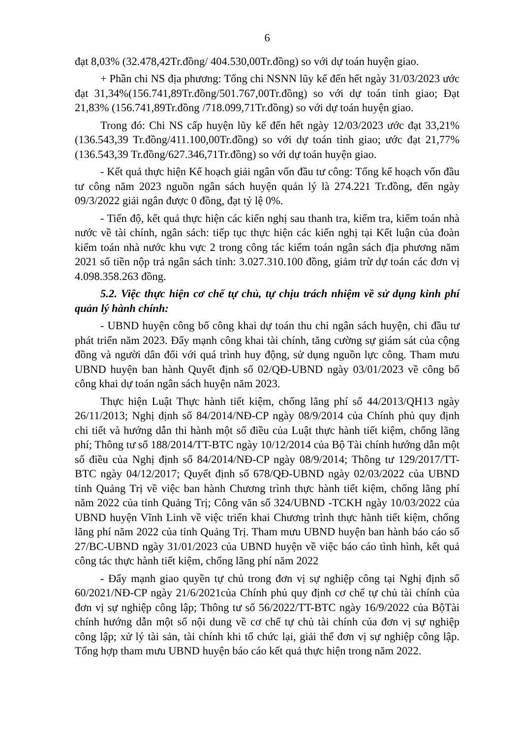6
đạt 8,03% (32.478,42Tr.đồng/ 404.530,00Tr.đồng) so với dự toán huyện giao.
+ Phần chi NS địa phương: Tổng chi NSNN lũy kế đến hết ngày 31/03/2023 ước đạt 31,34%(156.741,89Tr.đồng/501.767,00Tr.đồng) so với dự toán tỉnh giao; Đạt 21,83% (156.741,89Tr.đồng /718.099,71Tr.đồng) so với dự toán huyện giao.
Trong đó: Chi NS cấp huyện lũy kế đến hết ngày 12/03/2023 ước đạt 33,21% (136.543,39 Tr.đồng/411.100,00Tr.đồng) so với dự toán tỉnh giao; ước đạt 21,77% (136.543,39 Tr.đồng/627.346,71Tr.đồng) so với dự toán huyện giao.
- Kết quả thực hiện Kế hoạch giải ngân vốn đầu tư công: Tổng kế hoạch vốn đầu tư công năm 2023 nguồn ngân sách huyện quản lý là 274.221 Tr.đồng, đến ngày 09/3/2022 giải ngân được 0 đồng, đạt tỷ lệ 0%.
- Tiến độ, kết quả thực hiện các kiến nghị sau thanh tra, kiểm tra, kiểm toán nhà nước về tài chính, ngân sách: tiếp tục thực hiện các kiến nghị tại Kết luận của đoàn kiểm toán nhà nước khu vực 2 trong công tác kiểm toán ngân sách địa phương năm 2021 số tiền nộp trả ngân sách tỉnh: 3.027.310.100 đồng, giảm trừ dự toán các đơn vị 4.098.358.263 đồng.
5.2. Việc thực hiện cơ chế tự chủ, tự chịu trách nhiệm về sử dụng kinh phí quản lý hành chính:
- UBND huyện công bố công khai dự toán thu chi ngân sách huyện, chi đầu tư phát triển năm 2023. Đẩy mạnh công khai tài chính, tăng cường sự giám sát của cộng đồng và người dân đối với quá trình huy động, sử dụng nguồn lực công. Tham mưu UBND huyện ban hành Quyết định số 02/QĐ-UBND ngày 03/01/2023 về công bố công khai dự toán ngân sách huyện năm 2023.
Thực hiện Luật Thực hành tiết kiệm, chống lãng phí số 44/2013/QH13 ngày 26/11/2013; Nghị định số 84/2014/NĐ-CP ngày 08/9/2014 của Chính phủ quy định chi tiết và hướng dẫn thi hành một số điều của Luật thực hành tiết kiệm, chống lãng phí; Thông tư số 188/2014/TT-BTC ngày 10/12/2014 của Bộ Tài chính hướng dẫn một số điều của Nghị định số 84/2014/NĐ-CP ngày 08/9/2014; Thông tư 129/2017/TT-BTC ngày 04/12/2017; Quyết định số 678/QĐ-UBND ngày 02/03/2022 của UBND tỉnh Quảng Trị về việc ban hành Chương trình thực hành tiết kiệm, chống lãng phí năm 2022 của tỉnh Quảng Trị; Công văn số 324/UBND -TCKH ngày 10/03/2022 của UBND huyện Vĩnh Linh về việc triển khai Chương trình thực hành tiết kiệm, chống lãng phí năm 2022 của tỉnh Quảng Trị. Tham mưu UBND huyện ban hành báo cáo số 27/BC-UBND ngày 31/01/2023 của UBND huyện về việc báo cáo tình hình, kết quả công tác thực hành tiết kiệm, chống lãng phí năm 2022
- Đẩy mạnh giao quyền tự chủ trong đơn vị sự nghiệp công tại Nghị định số 60/2021/NĐ-CP ngày 21/6/2021của Chính phủ quy định cơ chế tự chủ tài chính của đơn vị sự nghiệp công lập; Thông tư số 56/2022/TT-BTC ngày 16/9/2022 của BộTài chính hướng dẫn một số nội dung về cơ chế tự chủ tài chính của đơn vị sự nghiệp công lập; xử lý tài sản, tài chính khi tổ chức lại, giải thể đơn vị sự nghiệp công lập. Tổng hợp tham mưu UBND huyện báo cáo kết quả thực hiện trong năm 2022.